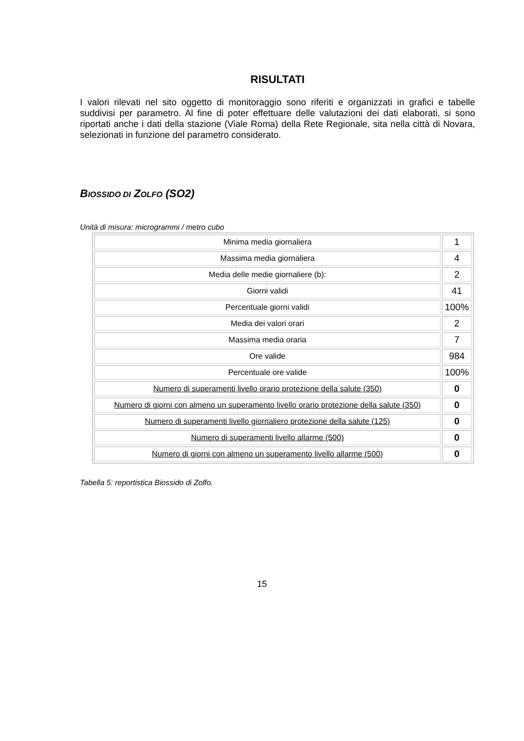RISULTATI
I valori rilevati nel sito oggetto di monitoraggio sono riferiti e organizzati in grafici e tabelle suddivisi per parametro. Al fine di poter effettuare delle valutazioni dei dati elaborati, si sono riportati anche i dati della stazione (Viale Roma) della Rete Regionale, sita nella città di Novara, selezionati in funzione del parametro considerato.
BIOSSIDO DI ZOLFO (SO2)
Unità di misura: microgrammi / metro cubo
| Minima media giornaliera | 1 |
| Massima media giornaliera | 4 |
| Media delle medie giornaliere (b): | 2 |
| Giorni validi | 41 |
| Percentuale giorni validi | 100% |
| Media dei valori orari | 2 |
| Massima media oraria | 7 |
| Ore valide | 984 |
| Percentuale ore valide | 100% |
| Numero di superamenti livello orario protezione della salute (350) | 0 |
| Numero di giorni con almeno un superamento livello orario protezione della salute (350) | 0 |
| Numero di superamenti livello giornaliero protezione della salute (125) | 0 |
| Numero di superamenti livello allarme (500) | 0 |
| Numero di giorni con almeno un superamento livello allarme (500) | 0 |
Tabella 5: reportistica Biossido di Zolfo.
15